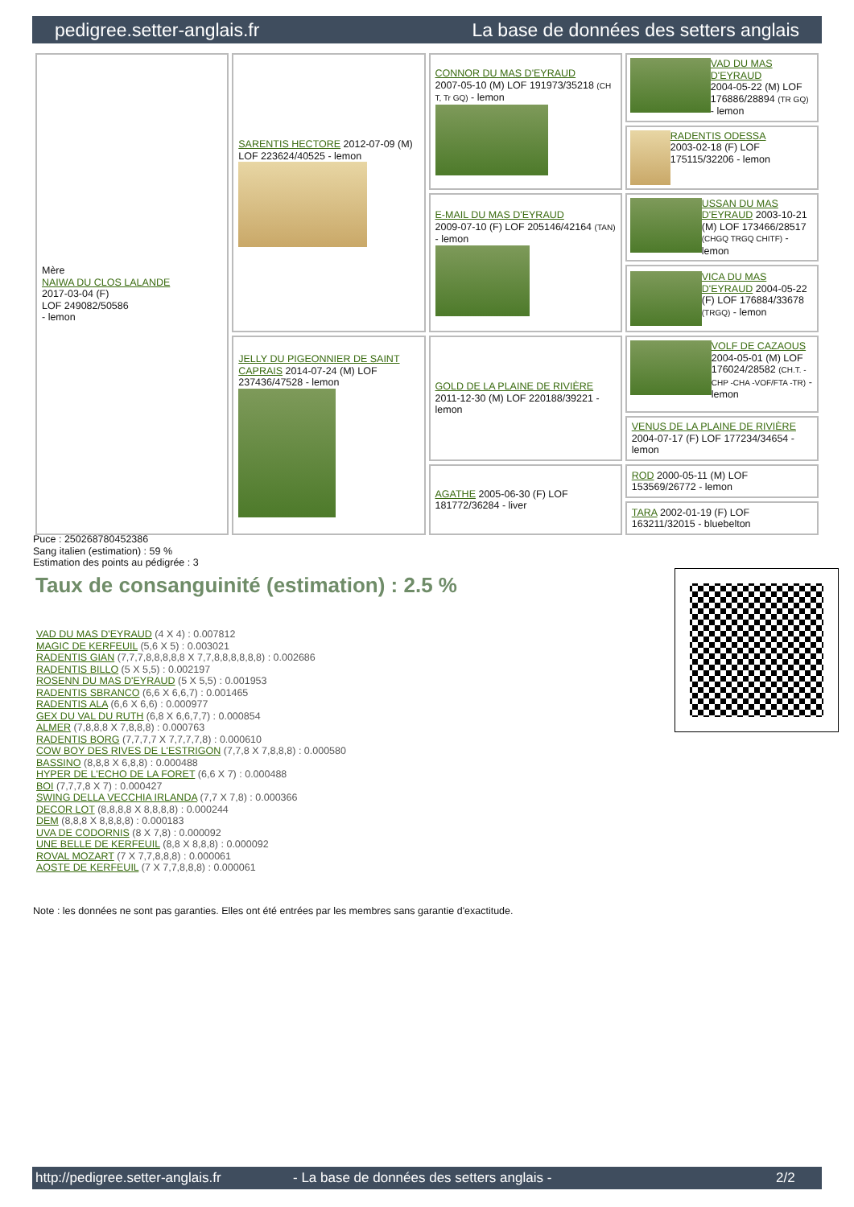pedigree.setter-anglais.fr La base de données des setters anglais
| Mère NAIWA DU CLOS LALANDE 2017-03-04 (F) LOF 249082/50586 - lemon | SARENTIS HECTORE 2012-07-09 (M) LOF 223624/40525 - lemon | CONNOR DU MAS D'EYRAUD 2007-05-10 (M) LOF 191973/35218 (CH T, Tr GQ) - lemon | VAD DU MAS D'EYRAUD 2004-05-22 (M) LOF 176886/28894 (TR GQ) - lemon |
| | | | RADENTIS ODESSA 2003-02-18 (F) LOF 175115/32206 - lemon |
| | | E-MAIL DU MAS D'EYRAUD 2009-07-10 (F) LOF 205146/42164 (TAN) - lemon | USSAN DU MAS D'EYRAUD 2003-10-21 (M) LOF 173466/28517 (CHGQ TRGQ CHITF) - lemon |
| | | | VICA DU MAS D'EYRAUD 2004-05-22 (F) LOF 176884/33678 (TRGQ) - lemon |
| | JELLY DU PIGEONNIER DE SAINT CAPRAIS 2014-07-24 (M) LOF 237436/47528 - lemon | GOLD DE LA PLAINE DE RIVIÈRE 2011-12-30 (M) LOF 220188/39221 - lemon | VOLF DE CAZAOUS 2004-05-01 (M) LOF 176024/28582 (CH.T. -CHP -CHA -VOF/FTA -TR) - lemon |
| | | | VENUS DE LA PLAINE DE RIVIÈRE 2004-07-17 (F) LOF 177234/34654 - lemon |
| | | AGATHE 2005-06-30 (F) LOF 181772/36284 - liver | ROD 2000-05-11 (M) LOF 153569/26772 - lemon |
| | | | TARA 2002-01-19 (F) LOF 163211/32015 - bluebelton |
Puce : 250268780452386
Sang italien (estimation) : 59 %
Estimation des points au pédigrée : 3
Taux de consanguinité (estimation) : 2.5 %
VAD DU MAS D'EYRAUD (4 X 4) : 0.007812
MAGIC DE KERFEUIL (5,6 X 5) : 0.003021
RADENTIS GIAN (7,7,7,8,8,8,8,8 X 7,7,8,8,8,8,8,8) : 0.002686
RADENTIS BILLO (5 X 5,5) : 0.002197
ROSENN DU MAS D'EYRAUD (5 X 5,5) : 0.001953
RADENTIS SBRANCO (6,6 X 6,6,7) : 0.001465
RADENTIS ALA (6,6 X 6,6) : 0.000977
GEX DU VAL DU RUTH (6,8 X 6,6,7,7) : 0.000854
ALMER (7,8,8,8 X 7,8,8,8) : 0.000763
RADENTIS BORG (7,7,7,7 X 7,7,7,7,8) : 0.000610
COW BOY DES RIVES DE L'ESTRIGON (7,7,8 X 7,8,8,8) : 0.000580
BASSINO (8,8,8 X 6,8,8) : 0.000488
HYPER DE L'ECHO DE LA FORET (6,6 X 7) : 0.000488
BOI (7,7,7,8 X 7) : 0.000427
SWING DELLA VECCHIA IRLANDA (7,7 X 7,8) : 0.000366
DECOR LOT (8,8,8,8 X 8,8,8,8) : 0.000244
DEM (8,8,8 X 8,8,8,8) : 0.000183
UVA DE CODORNIS (8 X 7,8) : 0.000092
UNE BELLE DE KERFEUIL (8,8 X 8,8,8) : 0.000092
ROVAL MOZART (7 X 7,7,8,8,8) : 0.000061
AOSTE DE KERFEUIL (7 X 7,7,8,8,8) : 0.000061
Note : les données ne sont pas garanties. Elles ont été entrées par les membres sans garantie d'exactitude.
http://pedigree.setter-anglais.fr - La base de données des setters anglais - 2/2